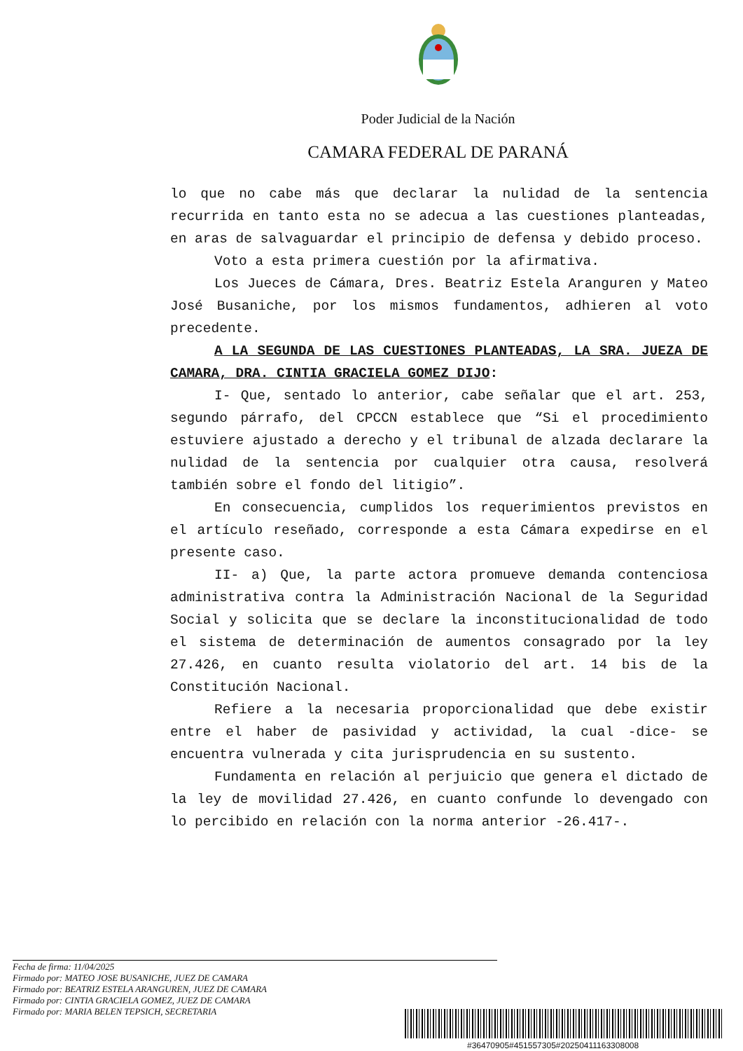Poder Judicial de la Nación
CAMARA FEDERAL DE PARANÁ
lo que no cabe más que declarar la nulidad de la sentencia recurrida en tanto esta no se adecua a las cuestiones planteadas, en aras de salvaguardar el principio de defensa y debido proceso.
Voto a esta primera cuestión por la afirmativa.
Los Jueces de Cámara, Dres. Beatriz Estela Aranguren y Mateo José Busaniche, por los mismos fundamentos, adhieren al voto precedente.
A LA SEGUNDA DE LAS CUESTIONES PLANTEADAS, LA SRA. JUEZA DE CAMARA, DRA. CINTIA GRACIELA GOMEZ DIJO:
I- Que, sentado lo anterior, cabe señalar que el art. 253, segundo párrafo, del CPCCN establece que “Si el procedimiento estuviere ajustado a derecho y el tribunal de alzada declarare la nulidad de la sentencia por cualquier otra causa, resolverá también sobre el fondo del litigio”.
En consecuencia, cumplidos los requerimientos previstos en el artículo reseñado, corresponde a esta Cámara expedirse en el presente caso.
II- a) Que, la parte actora promueve demanda contenciosa administrativa contra la Administración Nacional de la Seguridad Social y solicita que se declare la inconstitucionalidad de todo el sistema de determinación de aumentos consagrado por la ley 27.426, en cuanto resulta violatorio del art. 14 bis de la Constitución Nacional.
Refiere a la necesaria proporcionalidad que debe existir entre el haber de pasividad y actividad, la cual -dice- se encuentra vulnerada y cita jurisprudencia en su sustento.
Fundamenta en relación al perjuicio que genera el dictado de la ley de movilidad 27.426, en cuanto confunde lo devengado con lo percibido en relación con la norma anterior -26.417-.
Fecha de firma: 11/04/2025
Firmado por: MATEO JOSE BUSANICHE, JUEZ DE CAMARA
Firmado por: BEATRIZ ESTELA ARANGUREN, JUEZ DE CAMARA
Firmado por: CINTIA GRACIELA GOMEZ, JUEZ DE CAMARA
Firmado por: MARIA BELEN TEPSICH, SECRETARIA
#36470905#451557305#20250411163308008